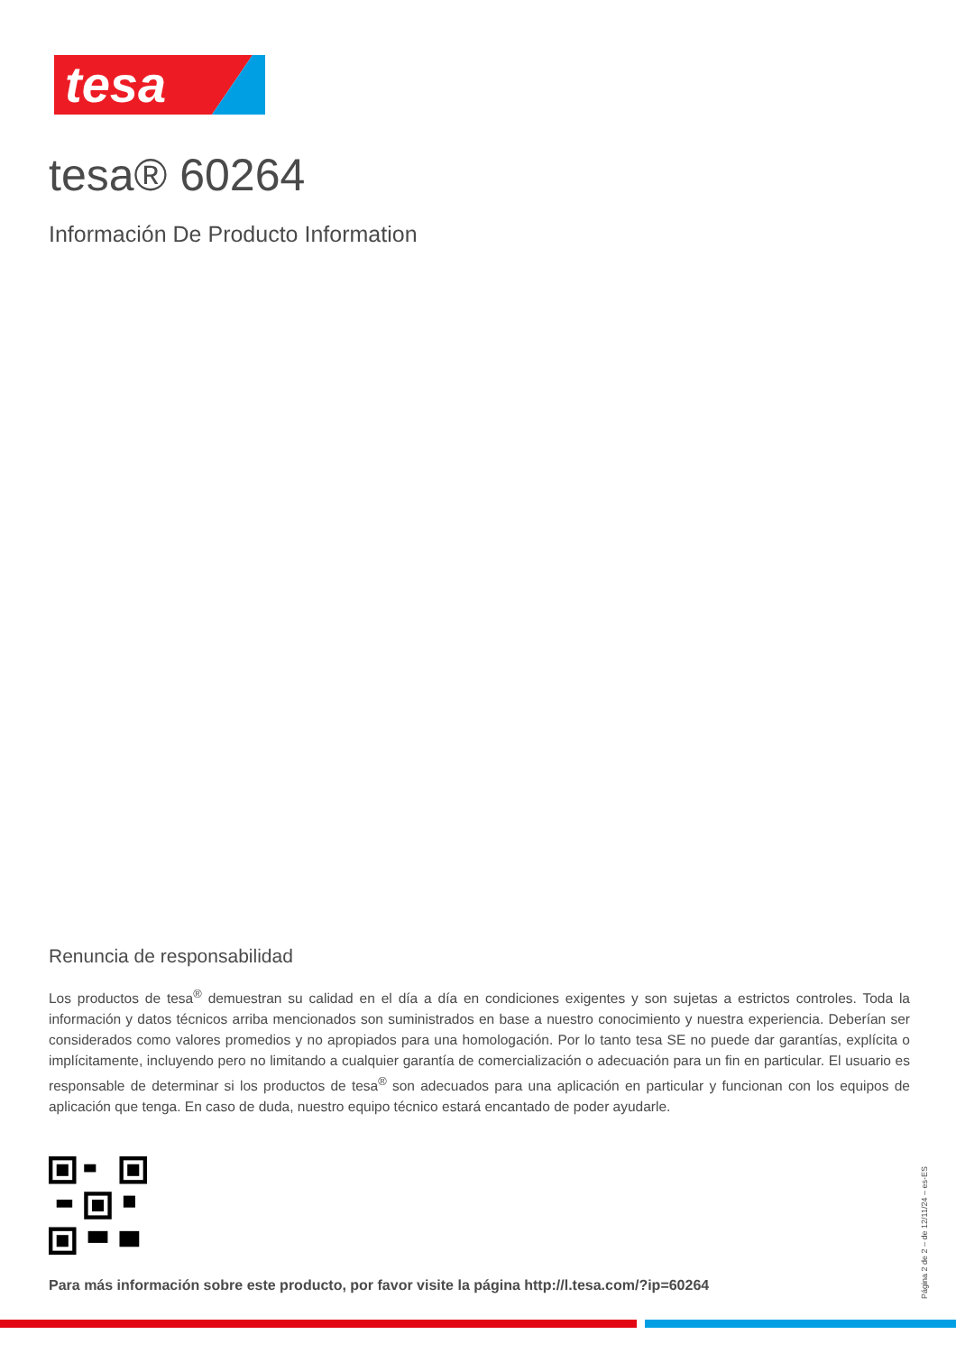tesa
tesa® 60264
Información De Producto Information
Renuncia de responsabilidad
Los productos de tesa<sup>®</sup> demuestran su calidad en el día a día en condiciones exigentes y son sujetas a estrictos controles. Toda la información y datos técnicos arriba mencionados son suministrados en base a nuestro conocimiento y nuestra experiencia. Deberían ser considerados como valores promedios y no apropiados para una homologación. Por lo tanto tesa SE no puede dar garantías, explícita o implícitamente, incluyendo pero no limitando a cualquier garantía de comercialización o adecuación para un fin en particular. El usuario es responsable de determinar si los productos de tesa<sup>®</sup> son adecuados para una aplicación en particular y funcionan con los equipos de aplicación que tenga. En caso de duda, nuestro equipo técnico estará encantado de poder ayudarle.
Para más información sobre este producto, por favor visite la página http://l.tesa.com/?ip=60264
Página 2 de 2 – de 12/11/24 – es-ES